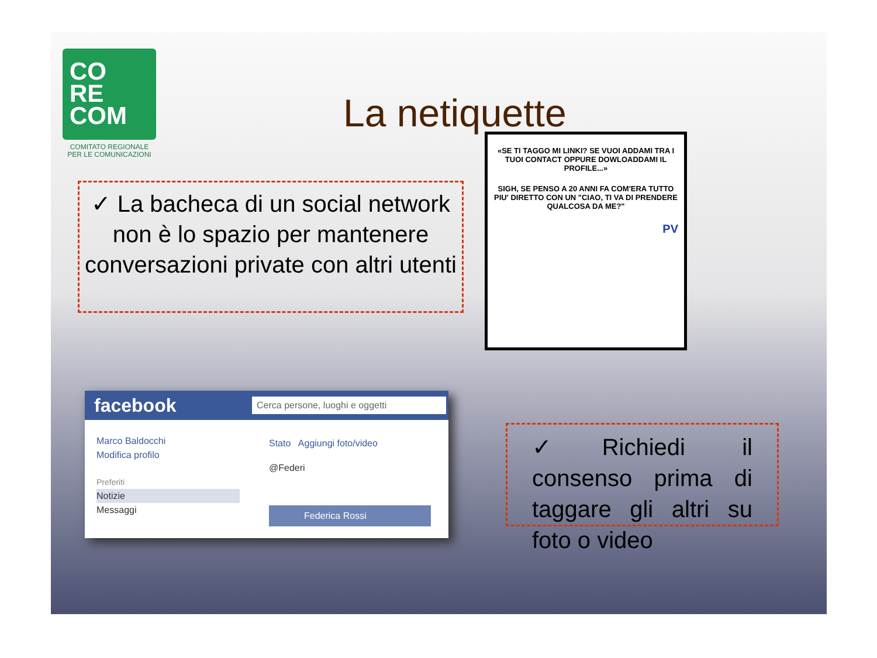CO
RE
COM
COMITATO REGIONALE PER LE COMUNICAZIONI
La netiquette
✓ La bacheca di un social network non è lo spazio per mantenere conversazioni private con altri utenti
«SE TI TAGGO MI LINKI? SE VUOI ADDAMI TRA I TUOI CONTACT OPPURE DOWLOADDAMI IL PROFILE...»
SIGH, SE PENSO A 20 ANNI FA COM'ERA TUTTO PIU' DIRETTO CON UN "CIAO, TI VA DI PRENDERE QUALCOSA DA ME?"
PV
facebook Cerca persone, luoghi e oggetti
Marco Baldocchi
Modifica profilo
Preferiti
Notizie
Messaggi
Stato Aggiungi foto/video
@Federi
Federica Rossi
✓Richiedi il consenso prima di taggare gli altri su foto o video